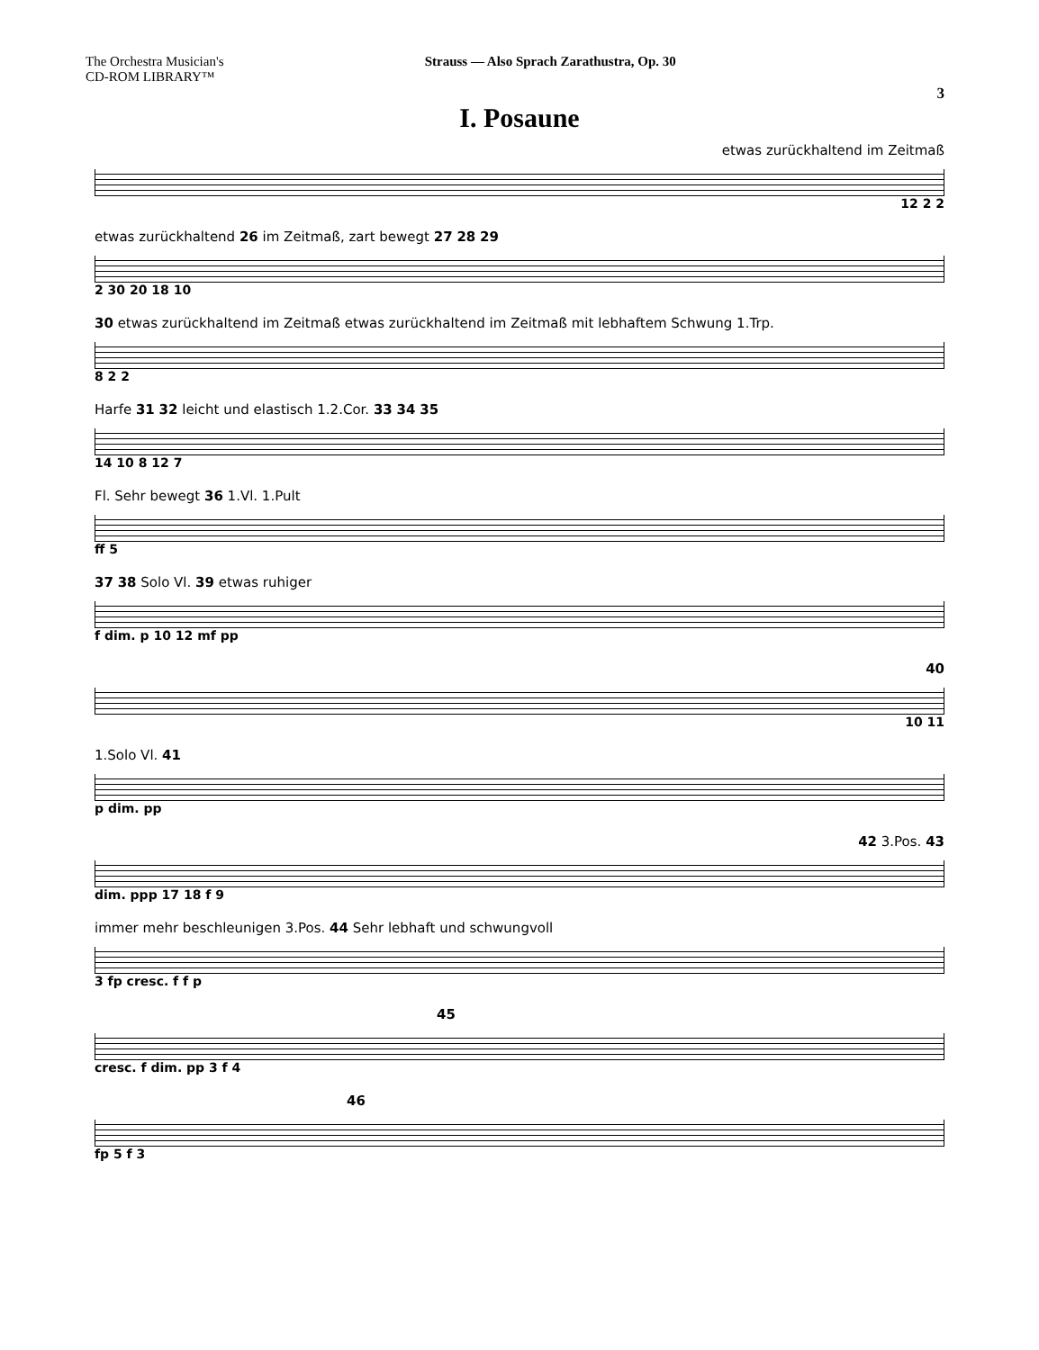The Orchestra Musician's
CD-ROM LIBRARY™
Strauss — Also Sprach Zarathustra, Op. 30
3
I. Posaune
etwas zurückhaltend im Zeitmaß
12 2 2
etwas zurückhaltend 26 im Zeitmaß, zart bewegt 27 28 29
2 30 20 18 10
30 etwas zurückhaltend im Zeitmaß etwas zurückhaltend im Zeitmaß mit lebhaftem Schwung 1.Trp.
8 2 2
Harfe 31 32 leicht und elastisch 1.2.Cor. 33 34 35
14 10 8 12 7
Fl. Sehr bewegt 36 1.Vl. 1.Pult
ff 5
37 38 Solo Vl. 39 etwas ruhiger
f dim. p 10 12 mf pp
40
10 11
1.Solo Vl. 41
p dim. pp
42 3.Pos. 43
dim. ppp 17 18 f 9
immer mehr beschleunigen 3.Pos. 44 Sehr lebhaft und schwungvoll
3 fp cresc. f f p
45
cresc. f dim. pp 3 f 4
46
fp 5 f 3